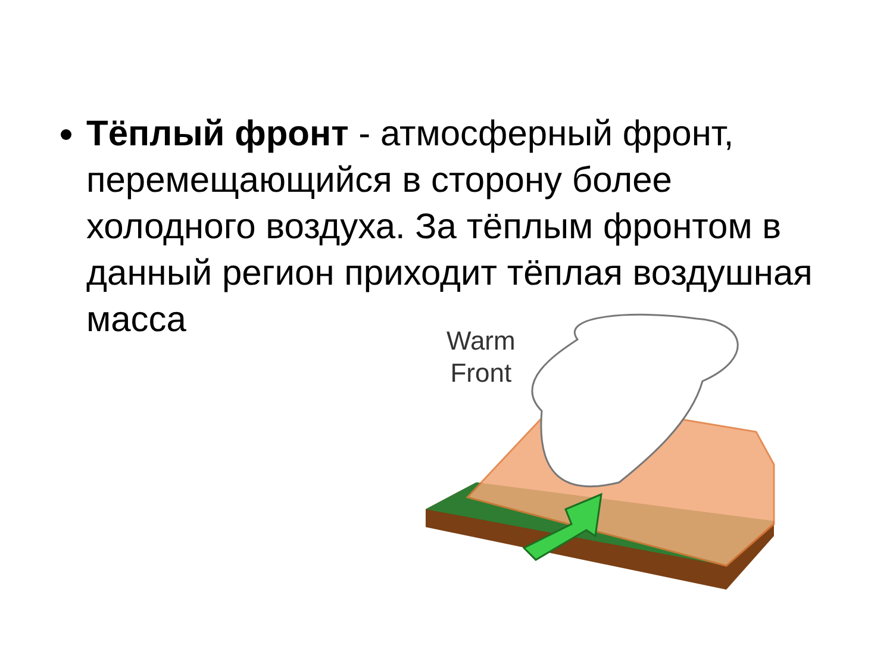Тёплый фронт - атмосферный фронт, перемещающийся в сторону более холодного воздуха. За тёплым фронтом в данный регион приходит тёплая воздушная масса
Warm
Front